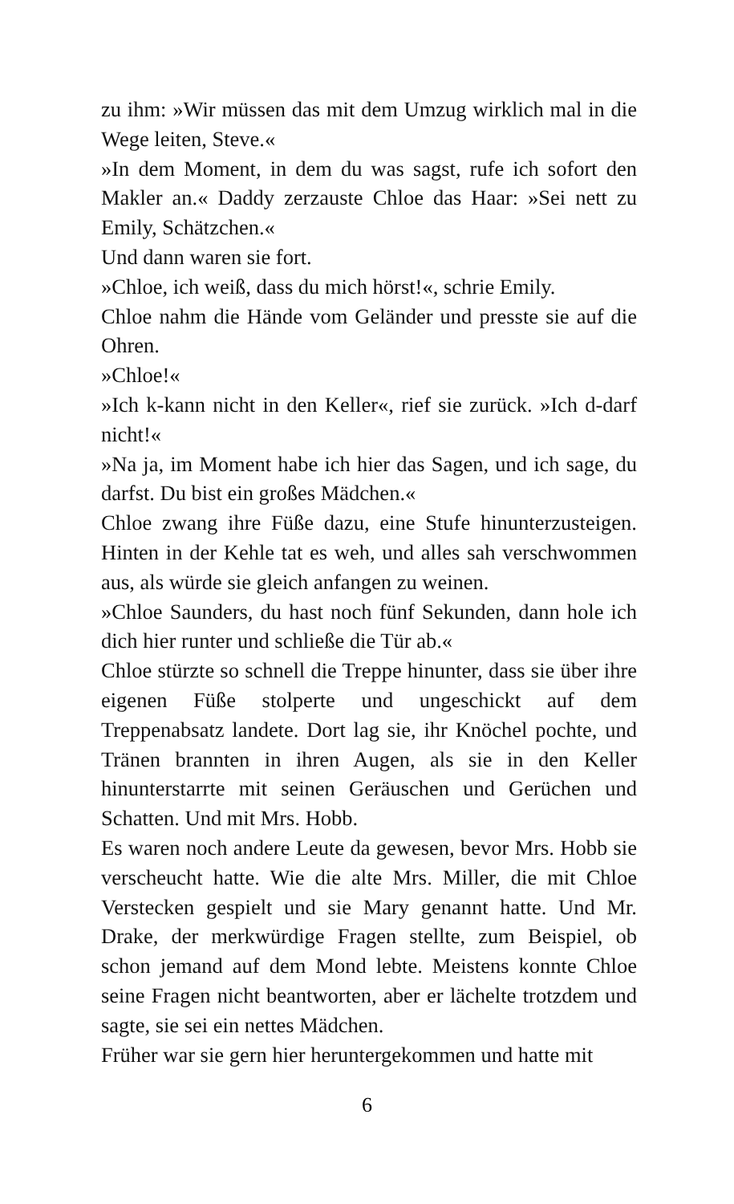zu ihm: »Wir müssen das mit dem Umzug wirklich mal in die Wege leiten, Steve.«
»In dem Moment, in dem du was sagst, rufe ich sofort den Makler an.« Daddy zerzauste Chloe das Haar: »Sei nett zu Emily, Schätzchen.«
Und dann waren sie fort.
»Chloe, ich weiß, dass du mich hörst!«, schrie Emily.
Chloe nahm die Hände vom Geländer und presste sie auf die Ohren.
»Chloe!«
»Ich k-kann nicht in den Keller«, rief sie zurück. »Ich d-darf nicht!«
»Na ja, im Moment habe ich hier das Sagen, und ich sage, du darfst. Du bist ein großes Mädchen.«
Chloe zwang ihre Füße dazu, eine Stufe hinunterzusteigen. Hinten in der Kehle tat es weh, und alles sah verschwommen aus, als würde sie gleich anfangen zu weinen.
»Chloe Saunders, du hast noch fünf Sekunden, dann hole ich dich hier runter und schließe die Tür ab.«
Chloe stürzte so schnell die Treppe hinunter, dass sie über ihre eigenen Füße stolperte und ungeschickt auf dem Treppenabsatz landete. Dort lag sie, ihr Knöchel pochte, und Tränen brannten in ihren Augen, als sie in den Keller hinunterstarrte mit seinen Geräuschen und Gerüchen und Schatten. Und mit Mrs. Hobb.
Es waren noch andere Leute da gewesen, bevor Mrs. Hobb sie verscheucht hatte. Wie die alte Mrs. Miller, die mit Chloe Verstecken gespielt und sie Mary genannt hatte. Und Mr. Drake, der merkwürdige Fragen stellte, zum Beispiel, ob schon jemand auf dem Mond lebte. Meistens konnte Chloe seine Fragen nicht beantworten, aber er lächelte trotzdem und sagte, sie sei ein nettes Mädchen.
Früher war sie gern hier heruntergekommen und hatte mit
6